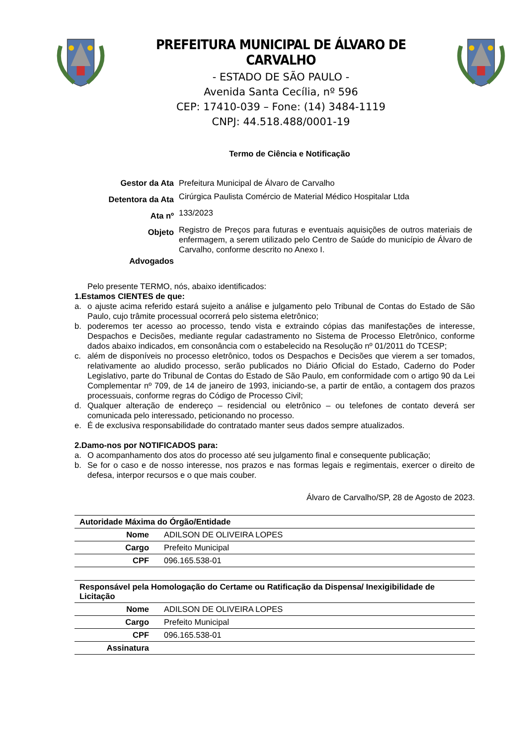PREFEITURA MUNICIPAL DE ÁLVARO DE CARVALHO
- ESTADO DE SÃO PAULO -
Avenida Santa Cecília, nº 596
CEP: 17410-039 – Fone: (14) 3484-1119
CNPJ: 44.518.488/0001-19
Termo de Ciência e Notificação
| Gestor da Ata | Prefeitura Municipal de Álvaro de Carvalho |
| Detentora da Ata | Cirúrgica Paulista Comércio de Material Médico Hospitalar Ltda |
| Ata nº | 133/2023 |
| Objeto | Registro de Preços para futuras e eventuais aquisições de outros materiais de enfermagem, a serem utilizado pelo Centro de Saúde do município de Álvaro de Carvalho, conforme descrito no Anexo I. |
| Advogados | |
Pelo presente TERMO, nós, abaixo identificados:
1. Estamos CIENTES de que:
a. o ajuste acima referido estará sujeito a análise e julgamento pelo Tribunal de Contas do Estado de São Paulo, cujo trâmite processual ocorrerá pelo sistema eletrônico;
b. poderemos ter acesso ao processo, tendo vista e extraindo cópias das manifestações de interesse, Despachos e Decisões, mediante regular cadastramento no Sistema de Processo Eletrônico, conforme dados abaixo indicados, em consonância com o estabelecido na Resolução nº 01/2011 do TCESP;
c. além de disponíveis no processo eletrônico, todos os Despachos e Decisões que vierem a ser tomados, relativamente ao aludido processo, serão publicados no Diário Oficial do Estado, Caderno do Poder Legislativo, parte do Tribunal de Contas do Estado de São Paulo, em conformidade com o artigo 90 da Lei Complementar nº 709, de 14 de janeiro de 1993, iniciando-se, a partir de então, a contagem dos prazos processuais, conforme regras do Código de Processo Civil;
d. Qualquer alteração de endereço – residencial ou eletrônico – ou telefones de contato deverá ser comunicada pelo interessado, peticionando no processo.
e. É de exclusiva responsabilidade do contratado manter seus dados sempre atualizados.
2. Damo-nos por NOTIFICADOS para:
a. O acompanhamento dos atos do processo até seu julgamento final e consequente publicação;
b. Se for o caso e de nosso interesse, nos prazos e nas formas legais e regimentais, exercer o direito de defesa, interpor recursos e o que mais couber.
Álvaro de Carvalho/SP, 28 de Agosto de 2023.
| Autoridade Máxima do Órgão/Entidade | |
| --- | --- |
| Nome | ADILSON DE OLIVEIRA LOPES |
| Cargo | Prefeito Municipal |
| CPF | 096.165.538-01 |
| Responsável pela Homologação do Certame ou Ratificação da Dispensa/ Inexigibilidade de Licitação | |
| --- | --- |
| Nome | ADILSON DE OLIVEIRA LOPES |
| Cargo | Prefeito Municipal |
| CPF | 096.165.538-01 |
| Assinatura | |